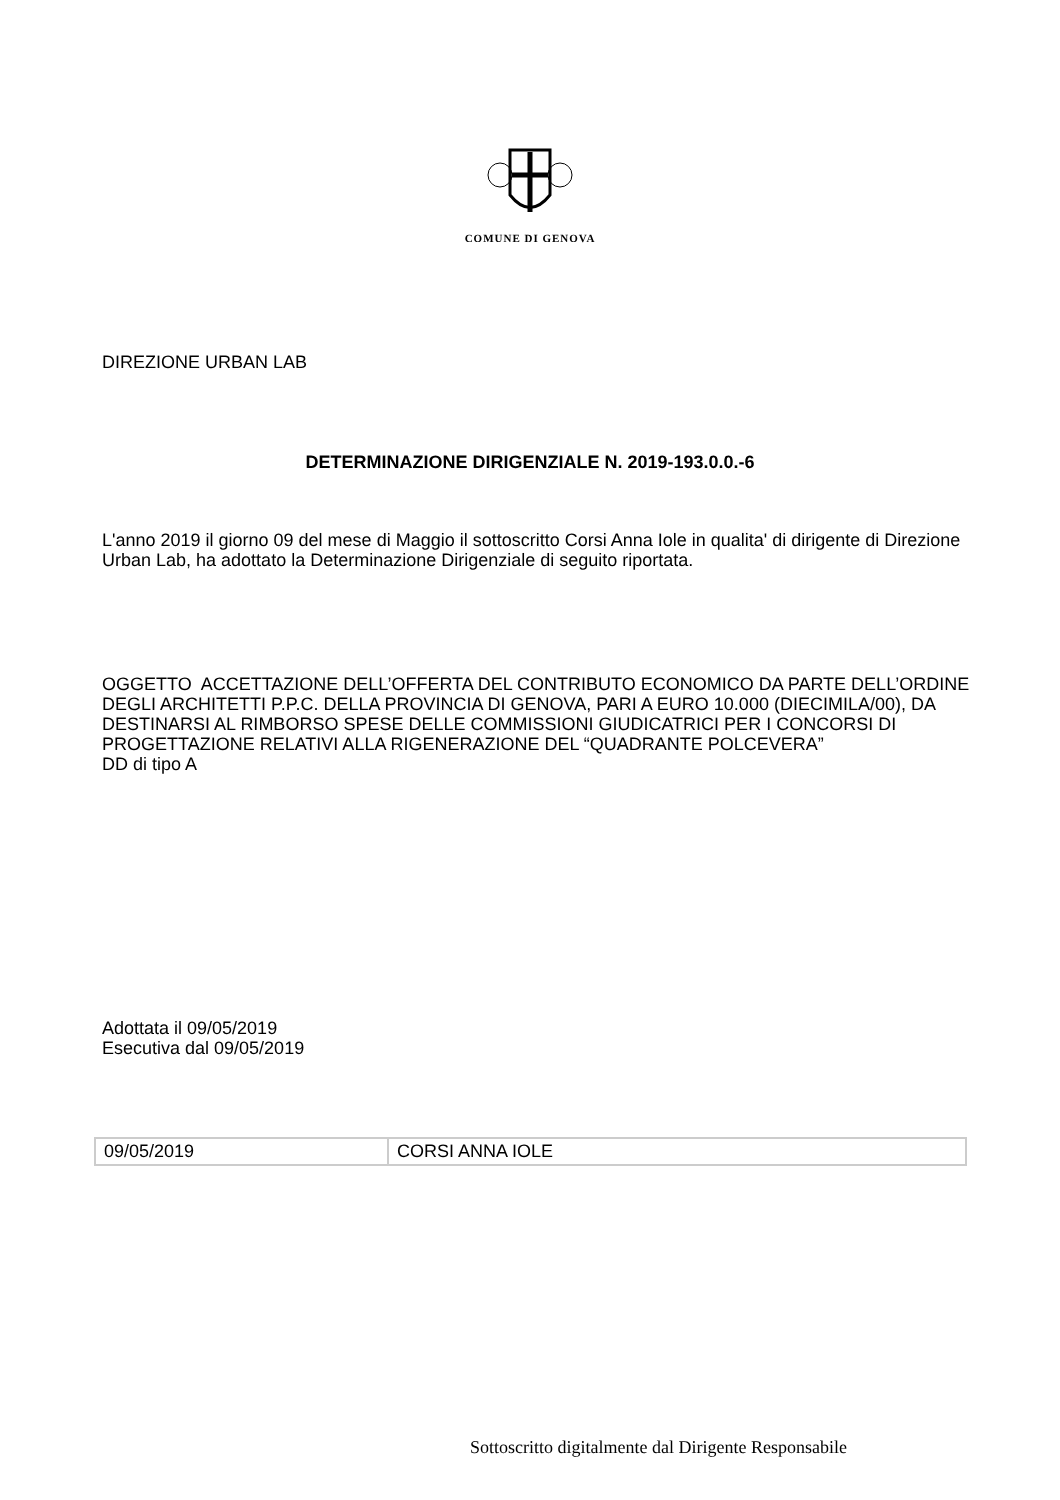COMUNE DI GENOVA
DIREZIONE URBAN LAB
DETERMINAZIONE DIRIGENZIALE N. 2019-193.0.0.-6
L'anno 2019 il giorno 09 del mese di Maggio il sottoscritto Corsi Anna Iole in qualita' di dirigente di Direzione Urban Lab, ha adottato la Determinazione Dirigenziale di seguito riportata.
OGGETTO ACCETTAZIONE DELL’OFFERTA DEL CONTRIBUTO ECONOMICO DA PARTE DELL’ORDINE DEGLI ARCHITETTI P.P.C. DELLA PROVINCIA DI GENOVA, PARI A EURO 10.000 (DIECIMILA/00), DA DESTINARSI AL RIMBORSO SPESE DELLE COMMISSIONI GIUDICATRICI PER I CONCORSI DI PROGETTAZIONE RELATIVI ALLA RIGENERAZIONE DEL “QUADRANTE POLCEVERA”
DD di tipo A
Adottata il 09/05/2019
Esecutiva dal 09/05/2019
| 09/05/2019 | CORSI ANNA IOLE |
Sottoscritto digitalmente dal Dirigente Responsabile